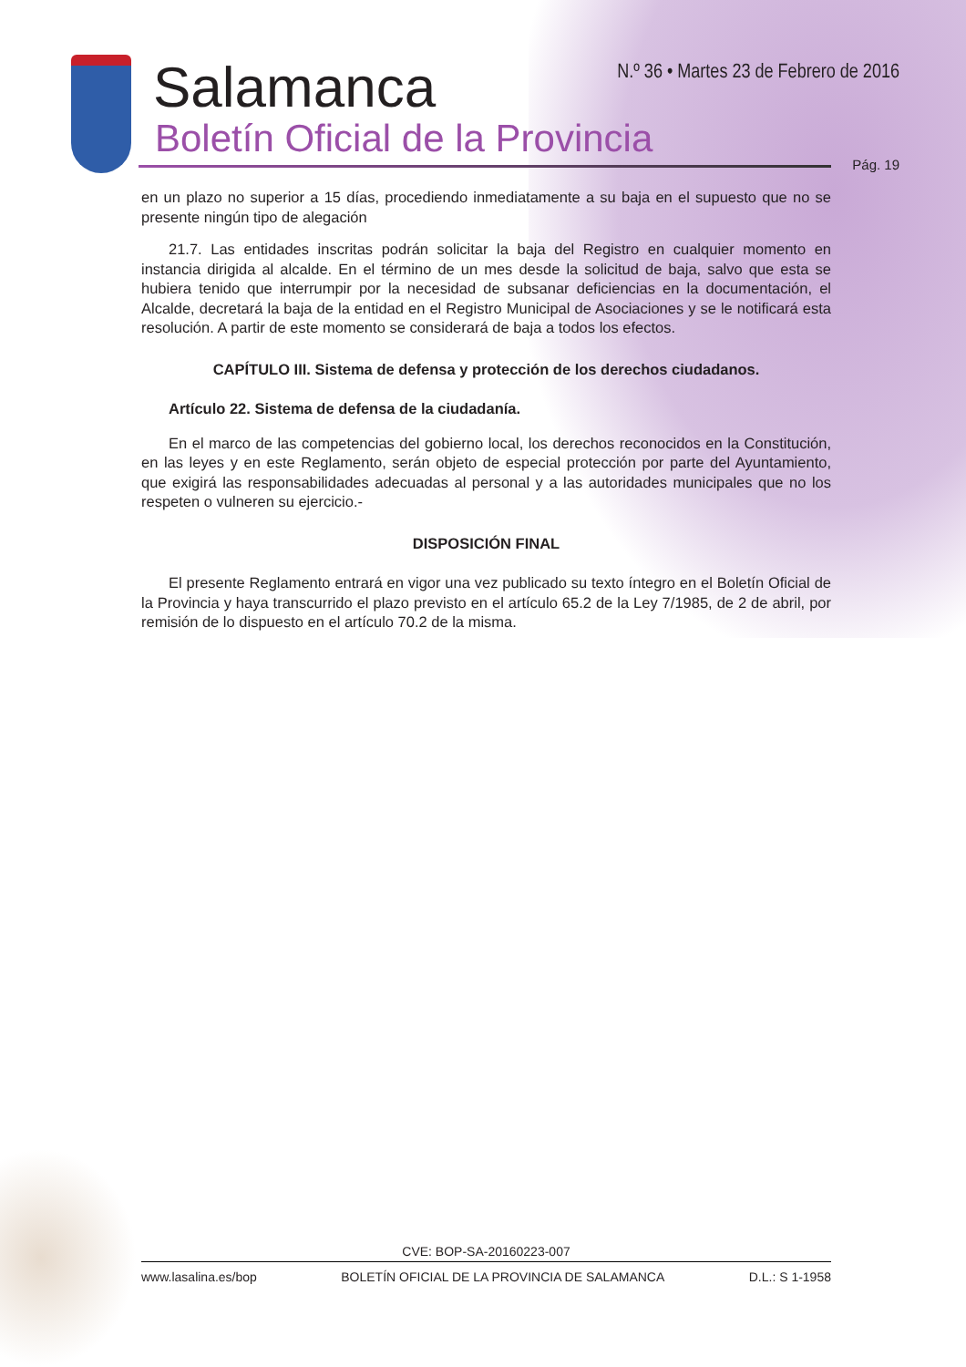Salamanca
Boletín Oficial de la Provincia
N.º 36 • Martes 23 de Febrero de 2016
Pág. 19
en un plazo no superior a 15 días, procediendo inmediatamente a su baja en el supuesto que no se presente ningún tipo de alegación
21.7. Las entidades inscritas podrán solicitar la baja del Registro en cualquier momento en instancia dirigida al alcalde. En el término de un mes desde la solicitud de baja, salvo que esta se hubiera tenido que interrumpir por la necesidad de subsanar deficiencias en la documentación, el Alcalde, decretará la baja de la entidad en el Registro Municipal de Asociaciones y se le notificará esta resolución. A partir de este momento se considerará de baja a todos los efectos.
CAPÍTULO III. Sistema de defensa y protección de los derechos ciudadanos.
Artículo 22. Sistema de defensa de la ciudadanía.
En el marco de las competencias del gobierno local, los derechos reconocidos en la Constitución, en las leyes y en este Reglamento, serán objeto de especial protección por parte del Ayuntamiento, que exigirá las responsabilidades adecuadas al personal y a las autoridades municipales que no los respeten o vulneren su ejercicio.-
DISPOSICIÓN FINAL
El presente Reglamento entrará en vigor una vez publicado su texto íntegro en el Boletín Oficial de la Provincia y haya transcurrido el plazo previsto en el artículo 65.2 de la Ley 7/1985, de 2 de abril, por remisión de lo dispuesto en el artículo 70.2 de la misma.
CVE: BOP-SA-20160223-007
www.lasalina.es/bop BOLETÍN OFICIAL DE LA PROVINCIA DE SALAMANCA D.L.: S 1-1958